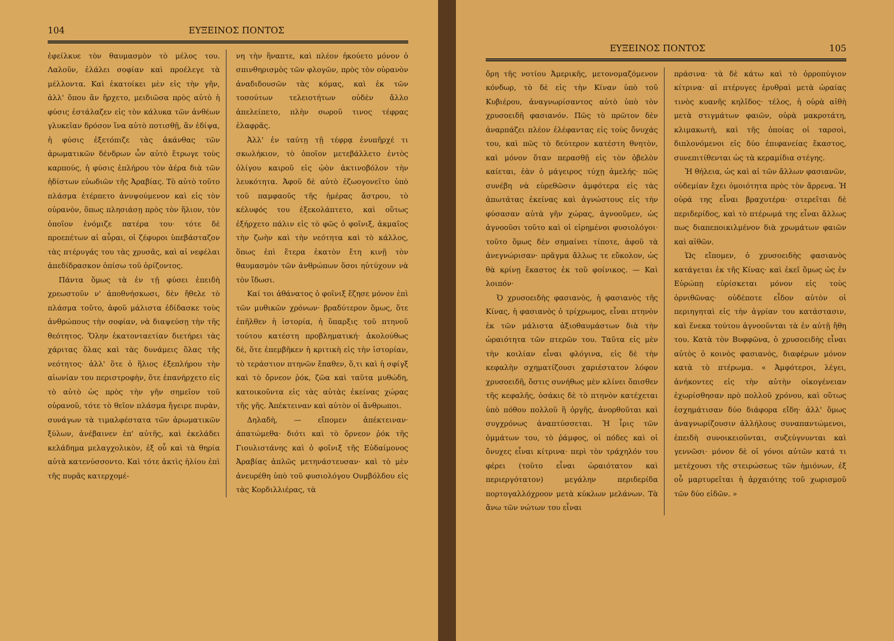104 ΕΥΞΕΙΝΟΣ ΠΟΝΤΟΣ
ἐφείλκυε τὸν θαυμασμὸν τὸ μέλος του. Λαλοῦν, ἐλάλει σοφίαν καὶ προέλεγε τὰ μέλλοντα. Καὶ ἐκατοίκει μὲν εἰς τὴν γῆν, ἀλλ' ὅπου ἂν ἤρχετο, μειδιῶσα πρὸς αὐτὸ ἡ φύσις ἐστάλαζεν εἰς τὸν κάλυκα τῶν ἀνθέων γλυκεῖαν δρόσον ἵνα αὐτὸ ποτισθῇ, ἂν ἐδίψα, ἡ φύσις ἐξετόπιζε τὰς ἀκάνθας τῶν ἀρωματικῶν δένδρων ὧν αὐτὸ ἔτρωγε τοὺς καρπούς, ἡ φύσις ἐπλήρου τὸν ἀέρα διὰ τῶν ἡδίστων εὐωδιῶν τῆς Ἀραβίας. Τὸ αὐτὸ τοῦτο πλάσμα ἐτέρπετο ἀνυψούμενον καὶ εἰς τὸν οὐρανὸν, ὅπως πλησιάσῃ πρὸς τὸν ἥλιον, τὸν ὁποῖον ἐνόμιζε πατέρα του· τότε δὲ προεπέτων αἱ αὖραι, οἱ ζέφυροι ὑπεβάσταζον τὰς πτέρυγάς του τὰς χρυσᾶς, καὶ αἱ νεφέλαι ἀπεδίδρασκον ὀπίσω τοῦ ὁρίζοντος.
Πάντα ὅμως τὰ ἐν τῇ φύσει ἐπειδὴ χρεωστοῦν ν' ἀποθνήσκωσι, δὲν ἤθελε τὸ πλάσμα τοῦτο, ἀφοῦ μάλιστα ἐδίδασκε τοὺς ἀνθρώπους τὴν σοφίαν, νὰ διαψεύσῃ τὴν τῆς θεότητος. Ὅλην ἑκατονταετίαν διετήρει τὰς χάριτας ὅλας καὶ τὰς δυνάμεις ὅλας τῆς νεότητος· ἀλλ' ὅτε ὁ ἥλιος ἐξεπλήρου τὴν αἰωνίαν του περιστροφὴν, ὅτε ἐπανήρχετο εἰς τὸ αὐτὸ ὡς πρὸς τὴν γῆν σημεῖον τοῦ οὐρανοῦ, τότε τὸ θεῖον πλάσμα ἤγειρε πυρὰν, συνάγων τὰ τιμαλφέστατα τῶν ἀρωματικῶν ξύλων, ἀνέβαινεν ἐπ' αὐτῆς, καὶ ἐκελάδει κελάδημα μελαγχολικὸν, ἐξ οὗ καὶ τὰ θηρία αὐτὰ κατενύσσοντο. Καὶ τότε ἀκτὶς ἡλίου ἐπὶ τῆς πυρᾶς κατερχομέ-
νη τὴν ἥναπτε, καὶ πλέον ἠκούετο μόνον ὁ σπινθηρισμὸς τῶν φλογῶν, πρὸς τὸν οὐρανὸν ἀναδιδουσῶν τὰς κόμας, καὶ ἐκ τῶν τοσούτων τελειοτήτων οὐδὲν ἄλλο ἀπελείπετο, πλὴν σωροῦ τινος τέφρας ἐλαφρᾶς.
Ἀλλ' ἐν ταύτῃ τῇ τέφρᾳ ἐνυπῆρχέ τι σκωλήκιον, τὸ ὁποῖον μετεβάλλετο ἐντὸς ὀλίγου καιροῦ εἰς ᾠὸν ἀκτινοβόλον τὴν λευκότητα. Ἀφοῦ δὲ αὐτὸ ἐζωογονεῖτο ὑπὸ τοῦ παμφαοῦς τῆς ἡμέρας ἄστρου, τὸ κέλυφός του ἐξεκολάπτετο, καὶ οὕτως ἐξήρχετο πάλιν εἰς τὸ φῶς ὁ φοῖνιξ, ἀκμαῖος τὴν ζωὴν καὶ τὴν νεότητα καὶ τὸ κάλλος, ὅπως ἐπὶ ἕτερα ἑκατὸν ἔτη κινῇ τὸν θαυμασμὸν τῶν ἀνθρώπων ὅσοι ηὐτύχουν νὰ τὸν ἴδωσι.
Καί τοι ἀθάνατος ὁ φοῖνιξ ἔζησε μόνον ἐπὶ τῶν μυθικῶν χρόνων· βραδύτερον ὅμως, ὅτε ἐπῆλθεν ἡ ἱστορία, ἡ ὕπαρξις τοῦ πτηνοῦ τούτου κατέστη προβληματική· ἀκολούθως δὲ, ὅτε ἐπεμβῆκεν ἡ κριτικὴ εἰς τὴν ἱστορίαν, τὸ τεράστιον πτηνῶν ἔπαθεν, ὅ,τι καὶ ἡ σφίγξ καὶ τὸ ὄρνεον ῥόκ, ζῶα καὶ ταῦτα μυθώδη, κατοικοῦντα εἰς τὰς αὐτὰς ἐκείνας χώρας τῆς γῆς. Ἀπέκτειναν καὶ αὐτὸν οἱ ἄνθρωποι.
Δηλαδὴ, — εἴπομεν ἀπέκτειναν· ἀπατώμεθα· διότι καὶ τὸ ὄρνεον ῥόκ τῆς Γιουλιστάνης καὶ ὁ φοῖνιξ τῆς Εὐδαίμονος Ἀραβίας ἁπλῶς μετηνάστευσαν· καὶ τὸ μὲν ἀνευρέθη ὑπὸ τοῦ φυσιολόγου Ουμβόλδου εἰς τὰς Κορδιλλιέρας, τὰ
ΕΥΞΕΙΝΟΣ ΠΟΝΤΟΣ 105
ὄρη τῆς νοτίου Ἀμερικῆς, μετονομαζόμενον κόνδωρ, τὸ δὲ εἰς τὴν Κίναν ὑπὸ τοῦ Κυβιέρου, ἀναγνωρίσαντος αὐτὸ ὑπὸ τὸν χρυσοειδῆ φασιανόν. Πῶς τὸ πρῶτον δὲν ἀναρπάζει πλέον ἐλέφαντας εἰς τοὺς ὄνυχάς του, καὶ πῶς τὸ δεύτερον κατέστη θνητὸν, καὶ μόνον ὅταν περασθῇ εἰς τὸν ὀβελὸν καίεται, ἐὰν ὁ μάγειρος τύχῃ ἀμελής· πῶς συνέβη νὰ εὑρεθῶσιν ἀμφότερα εἰς τὰς ἀπωτάτας ἐκείνας καὶ ἀγνώστους εἰς τὴν φύσασαν αὐτὰ γῆν χώρας, ἀγνοοῦμεν, ὡς ἀγνοοῦσι τοῦτο καὶ οἱ εἰρημένοι φυσιολόγοι· τοῦτο ὅμως δὲν σημαίνει τίποτε, ἀφοῦ τὰ ἀνεγνώρισαν· πρᾶγμα ἄλλως τε εὔκολον, ὡς θὰ κρίνῃ ἕκαστος ἐκ τοῦ φοίνικος. — Καὶ λοιπόν·
Ὁ χρυσοειδὴς φασιανὸς, ἡ φασιανὸς τῆς Κίνας, ἡ φασιανὸς ὁ τρίχρωμος, εἶναι πτηνὸν ἐκ τῶν μάλιστα ἀξιοθαυμάστων διὰ τὴν ὡραιότητα τῶν πτερῶν του. Ταῦτα εἰς μὲν τὴν κοιλίαν εἶναι φλόγινα, εἰς δὲ τὴν κεφαλὴν σχηματίζουσι χαριέστατον λόφον χρυσοειδῆ, ὅστις συνήθως μὲν κλίνει ὄπισθεν τῆς κεφαλῆς, ὁσάκις δὲ τὸ πτηνὸν κατέχεται ὑπὸ πόθου πολλοῦ ἢ ὀργῆς, ἀνορθοῦται καὶ συγχρόνως ἀναπτύσσεται. Ἡ ἶρις τῶν ὀμμάτων του, τὸ ῥάμφος, οἱ πόδες καὶ οἱ ὄνυχες εἶναι κίτρινα· περὶ τὸν τράχηλόν του φέρει (τοῦτο εἶναι ὡραιότατον καὶ περιεργότατον) μεγάλην περιδερίδα πορτογαλλόχροον μετὰ κύκλων μελάνων. Τὰ ἄνω τῶν νώτων του εἶναι
πράσινα· τὰ δὲ κάτω καὶ τὸ ὀρροπύγιον κίτρινα· αἱ πτέρυγες ἐρυθραὶ μετὰ ὡραίας τινὸς κυανῆς κηλῖδος· τέλος, ἡ οὐρὰ αἰθὴ μετὰ στιγμάτων φαιῶν, οὐρὰ μακροτάτη, κλιμακωτὴ, καὶ τῆς ὁποίας οἱ ταρσοὶ, διπλονόμενοι εἰς δύο ἐπιφανείας ἕκαστος, συνεπιτίθενται ὡς τὰ κεραμίδια στέγης.
Ἡ θήλεια, ὡς καὶ αἱ τῶν ἄλλων φασιανῶν, οὐδεμίαν ἔχει ὁμοιότητα πρὸς τὸν ἄρρενα. Ἡ οὐρά της εἶναι βραχυτέρα· στερεῖται δὲ περιδερίδος, καὶ τὸ πτέρωμά της εἶναι ἄλλως πως διαπεποικιλμένον διὰ χρωμάτων φαιῶν καὶ αἰθῶν.
Ὡς εἴπομεν, ὁ χρυσοειδὴς φασιανὸς κατάγεται ἐκ τῆς Κίνας· καὶ ἐκεῖ ὅμως ὡς ἐν Εὐρώπῃ εὑρίσκεται μόνον εἰς τοὺς ὀρνιθῶνας· οὐδέποτε εἶδον αὐτὸν οἱ περιηγηταὶ εἰς τὴν ἀγρίαν του κατάστασιν, καὶ ἕνεκα τούτου ἀγνοοῦνται τὰ ἐν αὐτῇ ἤθη του. Κατὰ τὸν Βυφφῶνα, ὁ χρυσοειδὴς εἶναι αὐτὸς ὁ κοινὸς φασιανὸς, διαφέρων μόνον κατὰ τὸ πτέρωμα. « Ἀμφότεροι, λέγει, ἀνήκοντες εἰς τὴν αὐτὴν οἰκογένειαν ἐχωρίσθησαν πρὸ πολλοῦ χρόνου, καὶ οὕτως ἐσχημάτισαν δύο διάφορα εἴδη· ἀλλ' ὅμως ἀναγνωρίζουσιν ἀλλήλους συναπαντώμενοι, ἐπειδὴ συνοικειοῦνται, συζεύγνυνται καὶ γεννῶσι· μόνον δὲ οἱ γόνοι αὐτῶν κατά τι μετέχουσι τῆς στειρώσεως τῶν ἡμιόνων, ἐξ οὗ μαρτυρεῖται ἡ ἀρχαιότης τοῦ χωρισμοῦ τῶν δύο εἰδῶν. »